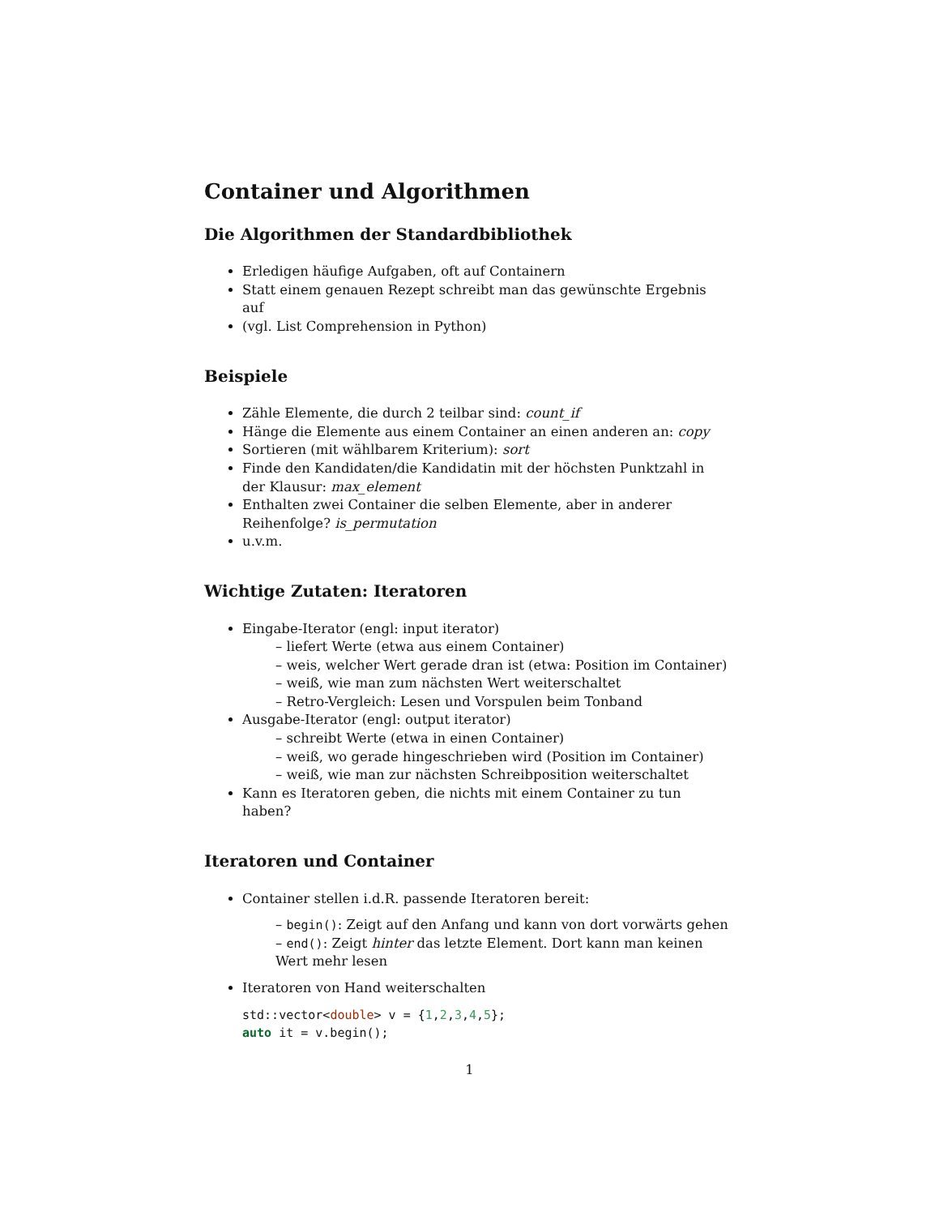Container und Algorithmen
Die Algorithmen der Standardbibliothek
Erledigen häufige Aufgaben, oft auf Containern
Statt einem genauen Rezept schreibt man das gewünschte Ergebnis auf
(vgl. List Comprehension in Python)
Beispiele
Zähle Elemente, die durch 2 teilbar sind: count_if
Hänge die Elemente aus einem Container an einen anderen an: copy
Sortieren (mit wählbarem Kriterium): sort
Finde den Kandidaten/die Kandidatin mit der höchsten Punktzahl in der Klausur: max_element
Enthalten zwei Container die selben Elemente, aber in anderer Reihenfolge? is_permutation
u.v.m.
Wichtige Zutaten: Iteratoren
Eingabe-Iterator (engl: input iterator)
– liefert Werte (etwa aus einem Container)
– weis, welcher Wert gerade dran ist (etwa: Position im Container)
– weiß, wie man zum nächsten Wert weiterschaltet
– Retro-Vergleich: Lesen und Vorspulen beim Tonband
Ausgabe-Iterator (engl: output iterator)
– schreibt Werte (etwa in einen Container)
– weiß, wo gerade hingeschrieben wird (Position im Container)
– weiß, wie man zur nächsten Schreibposition weiterschaltet
Kann es Iteratoren geben, die nichts mit einem Container zu tun haben?
Iteratoren und Container
Container stellen i.d.R. passende Iteratoren bereit:
– begin(): Zeigt auf den Anfang und kann von dort vorwärts gehen
– end(): Zeigt hinter das letzte Element. Dort kann man keinen Wert mehr lesen
Iteratoren von Hand weiterschalten
std::vector<double> v = {1,2,3,4,5};
auto it = v.begin();
1